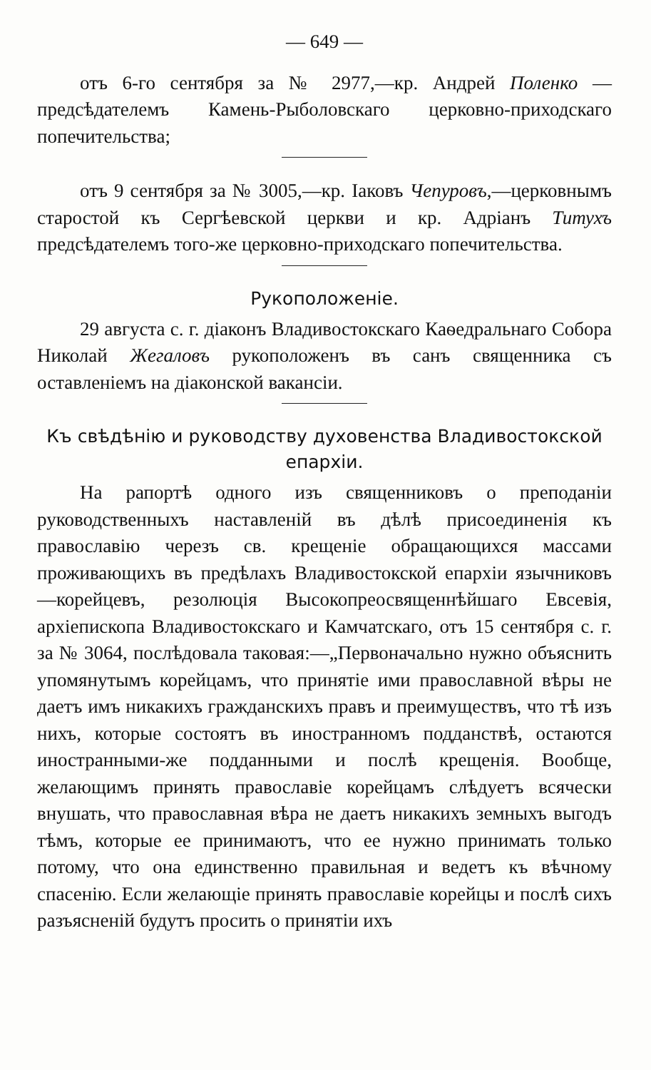— 649 —
отъ 6-го сентября за № 2977,—кр. Андрей Поленко —предсѣдателемъ Камень-Рыболовскаго церковно-приходскаго попечительства;
отъ 9 сентября за № 3005,—кр. Іаковъ Чепуровъ,—церковнымъ старостой къ Сергѣевской церкви и кр. Адріанъ Титухъ предсѣдателемъ того-же церковно-приходскаго попечительства.
Рукоположеніе.
29 августа с. г. діаконъ Владивостокскаго Каѳедральнаго Собора Николай Жегаловъ рукоположенъ въ санъ священника съ оставленіемъ на діаконской вакансіи.
Къ свѣдѣнію и руководству духовенства Владивостокской епархіи.
На рапортѣ одного изъ священниковъ о преподаніи руководственныхъ наставленій въ дѣлѣ присоединенія къ православію черезъ св. крещеніе обращающихся массами проживающихъ въ предѣлахъ Владивостокской епархіи язычниковъ—корейцевъ, резолюція Высокопреосвященнѣйшаго Евсевія, архіепископа Владивостокскаго и Камчатскаго, отъ 15 сентября с. г. за № 3064, послѣдовала таковая:—„Первоначально нужно объяснить упомянутымъ корейцамъ, что принятіе ими православной вѣры не даетъ имъ никакихъ гражданскихъ правъ и преимуществъ, что тѣ изъ нихъ, которые состоятъ въ иностранномъ подданствѣ, остаются иностранными-же подданными и послѣ крещенія. Вообще, желающимъ принять православіе корейцамъ слѣдуетъ всячески внушать, что православная вѣра не даетъ никакихъ земныхъ выгодъ тѣмъ, которые ее принимаютъ, что ее нужно принимать только потому, что она единственно правильная и ведетъ къ вѣчному спасенію. Если желающіе принять православіе корейцы и послѣ сихъ разъясненій будутъ просить о принятіи ихъ